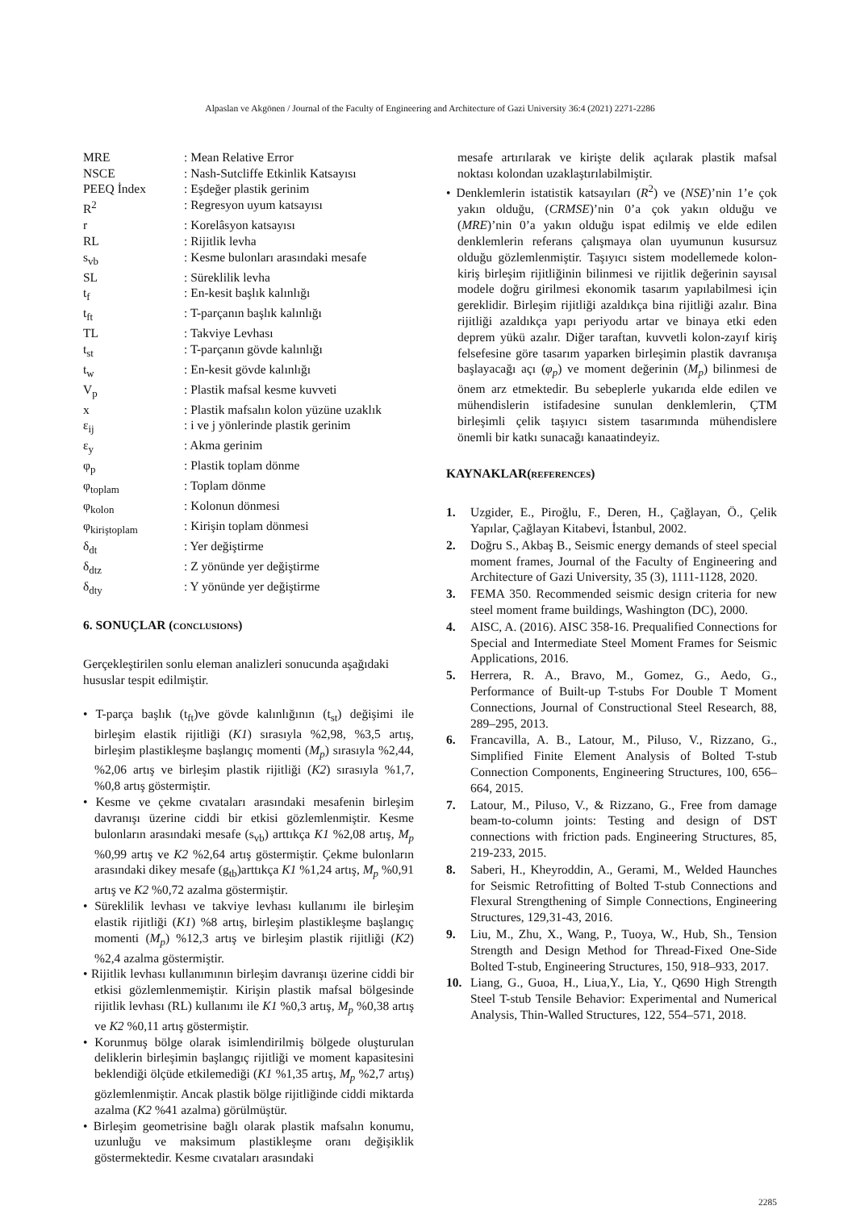Alpaslan ve Akgönen / Journal of the Faculty of Engineering and Architecture of Gazi University 36:4 (2021) 2271-2286
| MRE | : Mean Relative Error |
| NSCE | : Nash-Sutcliffe Etkinlik Katsayısı |
| PEEQ İndex | : Eşdeğer plastik gerinim |
| R<sup>2</sup> | : Regresyon uyum katsayısı |
| r | : Korelâsyon katsayısı |
| RL | : Rijitlik levha |
| s<sub>vb</sub> | : Kesme bulonları arasındaki mesafe |
| SL | : Süreklilik levha |
| t<sub>f</sub> | : En-kesit başlık kalınlığı |
| t<sub>ft</sub> | : T-parçanın başlık kalınlığı |
| TL | : Takviye Levhası |
| t<sub>st</sub> | : T-parçanın gövde kalınlığı |
| t<sub>w</sub> | : En-kesit gövde kalınlığı |
| V<sub>p</sub> | : Plastik mafsal kesme kuvveti |
| x | : Plastik mafsalın kolon yüzüne uzaklık |
| ε<sub>ij</sub> | : i ve j yönlerinde plastik gerinim |
| ε<sub>y</sub> | : Akma gerinim |
| φ<sub>p</sub> | : Plastik toplam dönme |
| φ<sub>toplam</sub> | : Toplam dönme |
| φ<sub>kolon</sub> | : Kolonun dönmesi |
| φ<sub>kirişt­oplam</sub> | : Kirişin toplam dönmesi |
| δ<sub>dt</sub> | : Yer değiştirme |
| δ<sub>dtz</sub> | : Z yönünde yer değiştirme |
| δ<sub>dty</sub> | : Y yönünde yer değiştirme |
6. SONUÇLAR (CONCLUSIONS)
Gerçekleştirilen sonlu eleman analizleri sonucunda aşağıdaki hususlar tespit edilmiştir.
• T-parça başlık (t<sub>ft</sub>)ve gövde kalınlığının (t<sub>st</sub>) değişimi ile birleşim elastik rijitliği (K1) sırasıyla %2,98, %3,5 artış, birleşim plastikleşme başlangıç momenti (M<sub>p</sub>) sırasıyla %2,44, %2,06 artış ve birleşim plastik rijitliği (K2) sırasıyla %1,7, %0,8 artış göstermiştir.
• Kesme ve çekme cıvataları arasındaki mesafenin birleşim davranışı üzerine ciddi bir etkisi gözlemlenmiştir. Kesme bulonların arasındaki mesafe (s<sub>vb</sub>) arttıkça K1 %2,08 artış, M<sub>p</sub> %0,99 artış ve K2 %2,64 artış göstermiştir. Çekme bulonların arasındaki dikey mesafe (g<sub>tb</sub>)arttıkça K1 %1,24 artış, M<sub>p</sub> %0,91 artış ve K2 %0,72 azalma göstermiştir.
• Süreklilik levhası ve takviye levhası kullanımı ile birleşim elastik rijitliği (K1) %8 artış, birleşim plastikleşme başlangıç momenti (M<sub>p</sub>) %12,3 artış ve birleşim plastik rijitliği (K2) %2,4 azalma göstermiştir.
• Rijitlik levhası kullanımının birleşim davranışı üzerine ciddi bir etkisi gözlemlenmemiştir. Kirişin plastik mafsal bölgesinde rijitlik levhası (RL) kullanımı ile K1 %0,3 artış, M<sub>p</sub> %0,38 artış ve K2 %0,11 artış göstermiştir.
• Korunmuş bölge olarak isimlendirilmiş bölgede oluşturulan deliklerin birleşimin başlangıç rijitliği ve moment kapasitesini beklendiği ölçüde etkilemediği (K1 %1,35 artış, M<sub>p</sub> %2,7 artış) gözlemlenmiştir. Ancak plastik bölge rijitliğinde ciddi miktarda azalma (K2 %41 azalma) görülmüştür.
• Birleşim geometrisine bağlı olarak plastik mafsalın konumu, uzunluğu ve maksimum plastikleşme oranı değişiklik göstermektedir. Kesme cıvataları arasındaki
mesafe artırılarak ve kirişte delik açılarak plastik mafsal noktası kolondan uzaklaştırılabilmiştir.
• Denklemlerin istatistik katsayıları (R<sup>2</sup>) ve (NSE)’nin 1’e çok yakın olduğu, (CRMSE)’nin 0’a çok yakın olduğu ve (MRE)’nin 0’a yakın olduğu ispat edilmiş ve elde edilen denklemlerin referans çalışmaya olan uyumunun kusursuz olduğu gözlemlenmiştir. Taşıyıcı sistem modellemede kolon-kiriş birleşim rijitliğinin bilinmesi ve rijitlik değerinin sayısal modele doğru girilmesi ekonomik tasarım yapılabilmesi için gereklidir. Birleşim rijitliği azaldıkça bina rijitliği azalır. Bina rijitliği azaldıkça yapı periyodu artar ve binaya etki eden deprem yükü azalır. Diğer taraftan, kuvvetli kolon-zayıf kiriş felsefesine göre tasarım yaparken birleşimin plastik davranışa başlayacağı açı (φ<sub>p</sub>) ve moment değerinin (M<sub>p</sub>) bilinmesi de önem arz etmektedir. Bu sebeplerle yukarıda elde edilen ve mühendislerin istifadesine sunulan denklemlerin, ÇTM birleşimli çelik taşıyıcı sistem tasarımında mühendislere önemli bir katkı sunacağı kanaatindeyiz.
KAYNAKLAR(REFERENCES)
1. Uzgider, E., Piroğlu, F., Deren, H., Çağlayan, Ö., Çelik Yapılar, Çağlayan Kitabevi, İstanbul, 2002.
2. Doğru S., Akbaş B., Seismic energy demands of steel special moment frames, Journal of the Faculty of Engineering and Architecture of Gazi University, 35 (3), 1111-1128, 2020.
3. FEMA 350. Recommended seismic design criteria for new steel moment frame buildings, Washington (DC), 2000.
4. AISC, A. (2016). AISC 358-16. Prequalified Connections for Special and Intermediate Steel Moment Frames for Seismic Applications, 2016.
5. Herrera, R. A., Bravo, M., Gomez, G., Aedo, G., Performance of Built-up T-stubs For Double T Moment Connections, Journal of Constructional Steel Research, 88, 289–295, 2013.
6. Francavilla, A. B., Latour, M., Piluso, V., Rizzano, G., Simplified Finite Element Analysis of Bolted T-stub Connection Components, Engineering Structures, 100, 656–664, 2015.
7. Latour, M., Piluso, V., & Rizzano, G., Free from damage beam-to-column joints: Testing and design of DST connections with friction pads. Engineering Structures, 85, 219-233, 2015.
8. Saberi, H., Kheyroddin, A., Gerami, M., Welded Haunches for Seismic Retrofitting of Bolted T-stub Connections and Flexural Strengthening of Simple Connections, Engineering Structures, 129,31-43, 2016.
9. Liu, M., Zhu, X., Wang, P., Tuoya, W., Hub, Sh., Tension Strength and Design Method for Thread-Fixed One-Side Bolted T-stub, Engineering Structures, 150, 918–933, 2017.
10. Liang, G., Guoa, H., Liua,Y., Lia, Y., Q690 High Strength Steel T-stub Tensile Behavior: Experimental and Numerical Analysis, Thin-Walled Structures, 122, 554–571, 2018.
2285